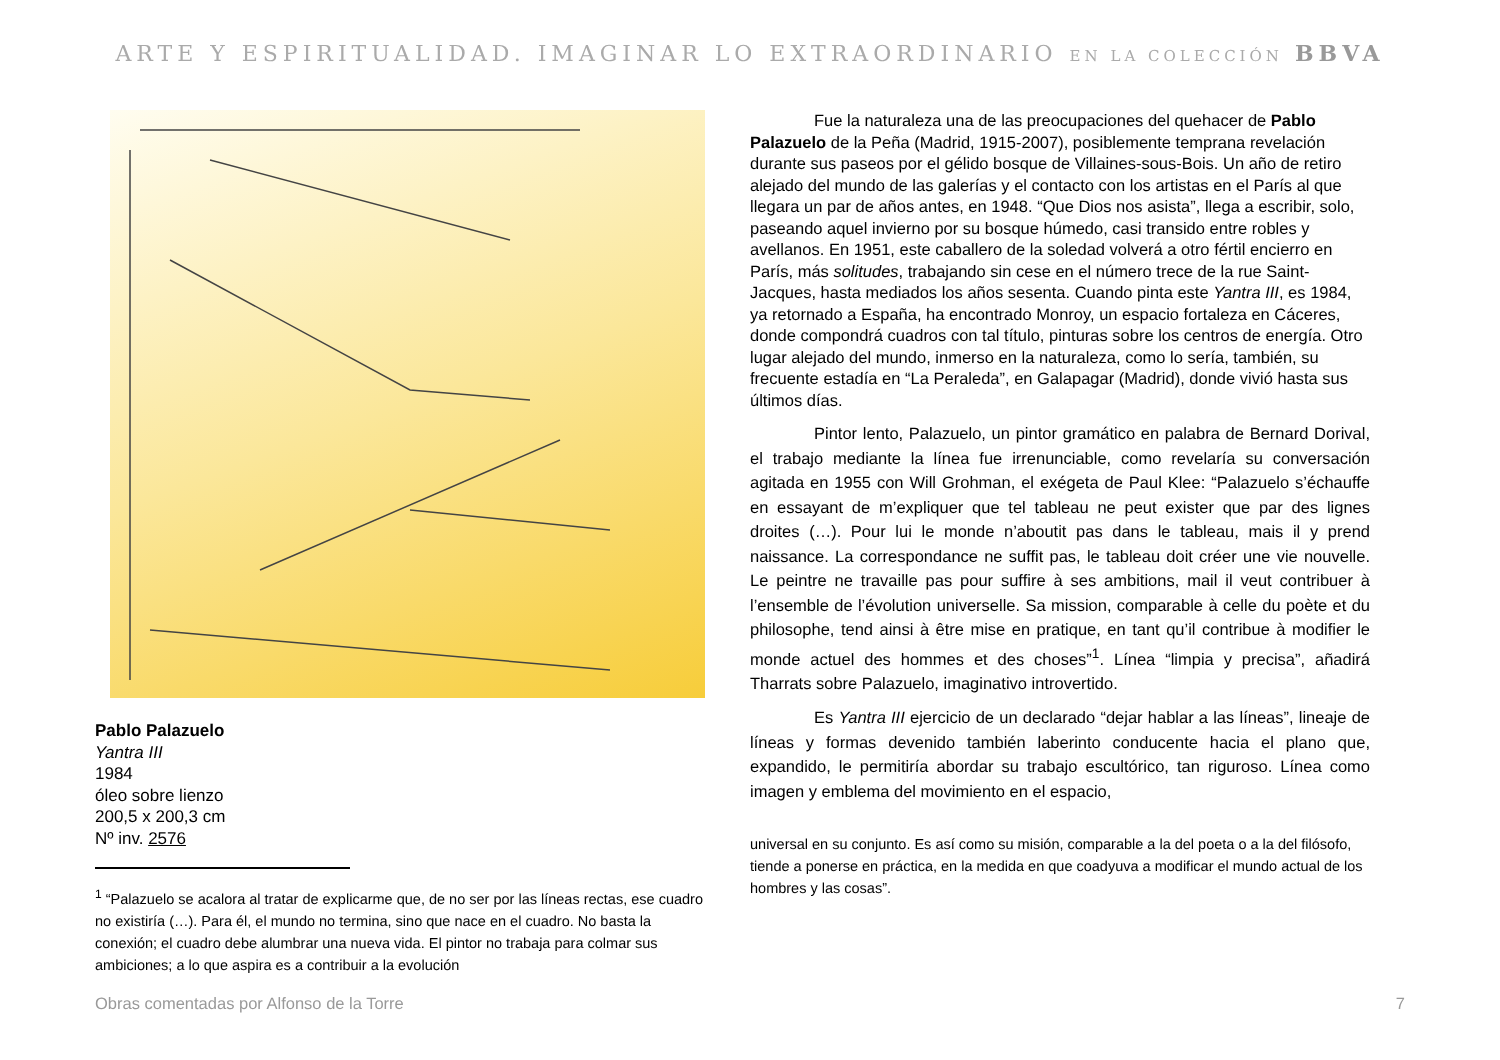ARTE Y ESPIRITUALIDAD. IMAGINAR LO EXTRAORDINARIO EN LA COLECCIÓN BBVA
Pablo Palazuelo
Yantra III
1984
óleo sobre lienzo
200,5 x 200,3 cm
Nº inv. 2576
<sup>1</sup> “Palazuelo se acalora al tratar de explicarme que, de no ser por las líneas rectas, ese cuadro no existiría (…). Para él, el mundo no termina, sino que nace en el cuadro. No basta la conexión; el cuadro debe alumbrar una nueva vida. El pintor no trabaja para colmar sus ambiciones; a lo que aspira es a contribuir a la evolución
Fue la naturaleza una de las preocupaciones del quehacer de Pablo Palazuelo de la Peña (Madrid, 1915-2007), posiblemente temprana revelación durante sus paseos por el gélido bosque de Villaines-sous-Bois. Un año de retiro alejado del mundo de las galerías y el contacto con los artistas en el París al que llegara un par de años antes, en 1948. “Que Dios nos asista”, llega a escribir, solo, paseando aquel invierno por su bosque húmedo, casi transido entre robles y avellanos. En 1951, este caballero de la soledad volverá a otro fértil encierro en París, más solitudes, trabajando sin cese en el número trece de la rue Saint-Jacques, hasta mediados los años sesenta. Cuando pinta este Yantra III, es 1984, ya retornado a España, ha encontrado Monroy, un espacio fortaleza en Cáceres, donde compondrá cuadros con tal título, pinturas sobre los centros de energía. Otro lugar alejado del mundo, inmerso en la naturaleza, como lo sería, también, su frecuente estadía en “La Peraleda”, en Galapagar (Madrid), donde vivió hasta sus últimos días.
Pintor lento, Palazuelo, un pintor gramático en palabra de Bernard Dorival, el trabajo mediante la línea fue irrenunciable, como revelaría su conversación agitada en 1955 con Will Grohman, el exégeta de Paul Klee: “Palazuelo s’échauffe en essayant de m’expliquer que tel tableau ne peut exister que par des lignes droites (…). Pour lui le monde n’aboutit pas dans le tableau, mais il y prend naissance. La correspondance ne suffit pas, le tableau doit créer une vie nouvelle. Le peintre ne travaille pas pour suffire à ses ambitions, mail il veut contribuer à l’ensemble de l’évolution universelle. Sa mission, comparable à celle du poète et du philosophe, tend ainsi à être mise en pratique, en tant qu’il contribue à modifier le monde actuel des hommes et des choses”<sup>1</sup>. Línea “limpia y precisa”, añadirá Tharrats sobre Palazuelo, imaginativo introvertido.
Es Yantra III ejercicio de un declarado “dejar hablar a las líneas”, lineaje de líneas y formas devenido también laberinto conducente hacia el plano que, expandido, le permitiría abordar su trabajo escultórico, tan riguroso. Línea como imagen y emblema del movimiento en el espacio,
universal en su conjunto. Es así como su misión, comparable a la del poeta o a la del filósofo, tiende a ponerse en práctica, en la medida en que coadyuva a modificar el mundo actual de los hombres y las cosas”.
Obras comentadas por Alfonso de la Torre 7